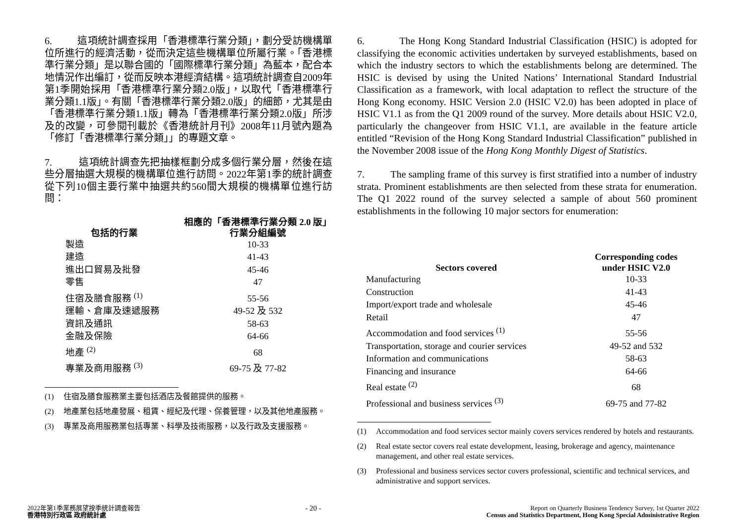6. 這項統計調查採用「香港標準行業分類」，劃分受訪機構單位所進行的經濟活動，從而決定這些機構單位所屬行業。「香港標準行業分類」是以聯合國的「國際標準行業分類」為藍本，配合本地情況作出編訂，從而反映本港經濟結構。這項統計調查自2009年第1季開始採用「香港標準行業分類2.0版」，以取代「香港標準行業分類1.1版」。有關「香港標準行業分類2.0版」的細節，尤其是由「香港標準行業分類1.1版」轉為「香港標準行業分類2.0版」所涉及的改變，可參閱刊載於《香港統計月刊》2008年11月號內題為「修訂「香港標準行業分類」」的專題文章。
7. 這項統計調查先把抽樣框劃分成多個行業分層，然後在這些分層抽選大規模的機構單位進行訪問。2022年第1季的統計調查從下列10個主要行業中抽選共約560間大規模的機構單位進行訪問：
| 包括的行業 | 相應的「香港標準行業分類 2.0 版」 行業分組編號 |
| --- | --- |
| 製造 | 10-33 |
| 建造 | 41-43 |
| 進出口貿易及批發 | 45-46 |
| 零售 | 47 |
| 住宿及膳食服務 <sup>(1)</sup> | 55-56 |
| 運輸、倉庫及速遞服務 | 49-52 及 532 |
| 資訊及通訊 | 58-63 |
| 金融及保險 | 64-66 |
| 地產 <sup>(2)</sup> | 68 |
| 專業及商用服務 <sup>(3)</sup> | 69-75 及 77-82 |
(1) 住宿及膳食服務業主要包括酒店及餐館提供的服務。
(2) 地產業包括地產發展、租賃、經紀及代理、保養管理，以及其他地產服務。
(3) 專業及商用服務業包括專業、科學及技術服務，以及行政及支援服務。
6. The Hong Kong Standard Industrial Classification (HSIC) is adopted for classifying the economic activities undertaken by surveyed establishments, based on which the industry sectors to which the establishments belong are determined. The HSIC is devised by using the United Nations’ International Standard Industrial Classification as a framework, with local adaptation to reflect the structure of the Hong Kong economy. HSIC Version 2.0 (HSIC V2.0) has been adopted in place of HSIC V1.1 as from the Q1 2009 round of the survey. More details about HSIC V2.0, particularly the changeover from HSIC V1.1, are available in the feature article entitled “Revision of the Hong Kong Standard Industrial Classification” published in the November 2008 issue of the Hong Kong Monthly Digest of Statistics.
7. The sampling frame of this survey is first stratified into a number of industry strata. Prominent establishments are then selected from these strata for enumeration. The Q1 2022 round of the survey selected a sample of about 560 prominent establishments in the following 10 major sectors for enumeration:
| Sectors covered | Corresponding codes under HSIC V2.0 |
| --- | --- |
| Manufacturing | 10-33 |
| Construction | 41-43 |
| Import/export trade and wholesale | 45-46 |
| Retail | 47 |
| Accommodation and food services <sup>(1)</sup> | 55-56 |
| Transportation, storage and courier services | 49-52 and 532 |
| Information and communications | 58-63 |
| Financing and insurance | 64-66 |
| Real estate <sup>(2)</sup> | 68 |
| Professional and business services <sup>(3)</sup> | 69-75 and 77-82 |
(1) Accommodation and food services sector mainly covers services rendered by hotels and restaurants.
(2) Real estate sector covers real estate development, leasing, brokerage and agency, maintenance management, and other real estate services.
(3) Professional and business services sector covers professional, scientific and technical services, and administrative and support services.
2022年第1季業務展望按季統計調查報告
香港特別行政區 政府統計處
- 20 -
Report on Quarterly Business Tendency Survey, 1st Quarter 2022
Census and Statistics Department, Hong Kong Special Administrative Region